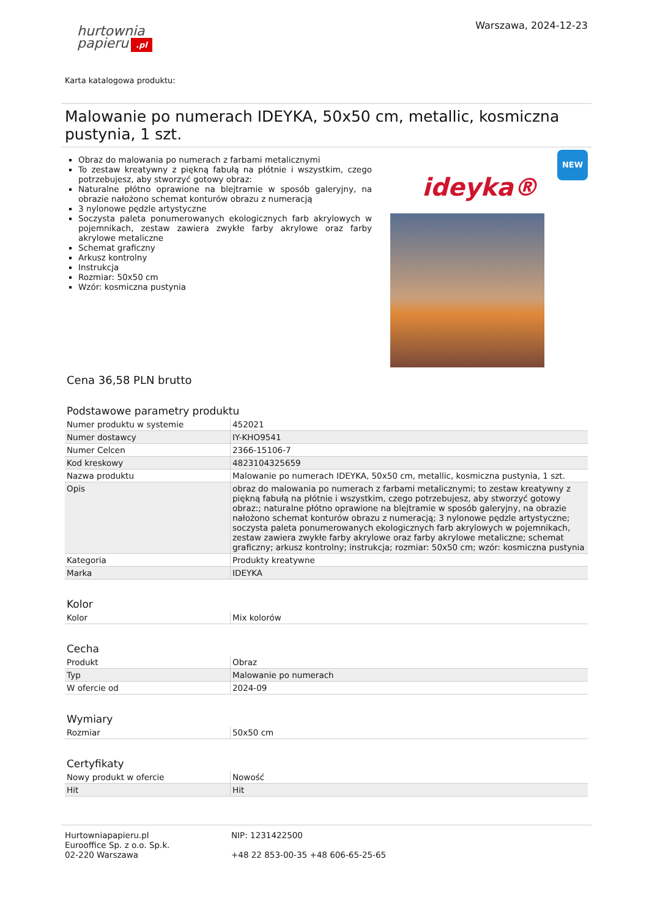Warszawa, 2024-12-23
hurtownia
papieru.pl
Karta katalogowa produktu:
Malowanie po numerach IDEYKA, 50x50 cm, metallic, kosmiczna pustynia, 1 szt.
Obraz do malowania po numerach z farbami metalicznymi
To zestaw kreatywny z piękną fabułą na płótnie i wszystkim, czego potrzebujesz, aby stworzyć gotowy obraz:
Naturalne płótno oprawione na blejtramie w sposób galeryjny, na obrazie nałożono schemat konturów obrazu z numeracją
3 nylonowe pędzle artystyczne
Soczysta paleta ponumerowanych ekologicznych farb akrylowych w pojemnikach, zestaw zawiera zwykłe farby akrylowe oraz farby akrylowe metaliczne
Schemat graficzny
Arkusz kontrolny
Instrukcja
Rozmiar: 50x50 cm
Wzór: kosmiczna pustynia
NEW
ideyka®
Cena 36,58 PLN brutto
Podstawowe parametry produktu
| Numer produktu w systemie | 452021 |
| Numer dostawcy | IY-KHO9541 |
| Numer Celcen | 2366-15106-7 |
| Kod kreskowy | 4823104325659 |
| Nazwa produktu | Malowanie po numerach IDEYKA, 50x50 cm, metallic, kosmiczna pustynia, 1 szt. |
| Opis | obraz do malowania po numerach z farbami metalicznymi; to zestaw kreatywny z piękną fabułą na płótnie i wszystkim, czego potrzebujesz, aby stworzyć gotowy obraz:; naturalne płótno oprawione na blejtramie w sposób galeryjny, na obrazie nałożono schemat konturów obrazu z numeracją; 3 nylonowe pędzle artystyczne; soczysta paleta ponumerowanych ekologicznych farb akrylowych w pojemnikach, zestaw zawiera zwykłe farby akrylowe oraz farby akrylowe metaliczne; schemat graficzny; arkusz kontrolny; instrukcja; rozmiar: 50x50 cm; wzór: kosmiczna pustynia |
| Kategoria | Produkty kreatywne |
| Marka | IDEYKA |
Kolor
| Kolor | Mix kolorów |
Cecha
| Produkt | Obraz |
| Typ | Malowanie po numerach |
| W ofercie od | 2024-09 |
Wymiary
| Rozmiar | 50x50 cm |
Certyfikaty
| Nowy produkt w ofercie | Nowość |
| Hit | Hit |
Hurtowniapapieru.pl
Eurooffice Sp. z o.o. Sp.k.
02-220 Warszawa
NIP: 1231422500
+48 22 853-00-35 +48 606-65-25-65